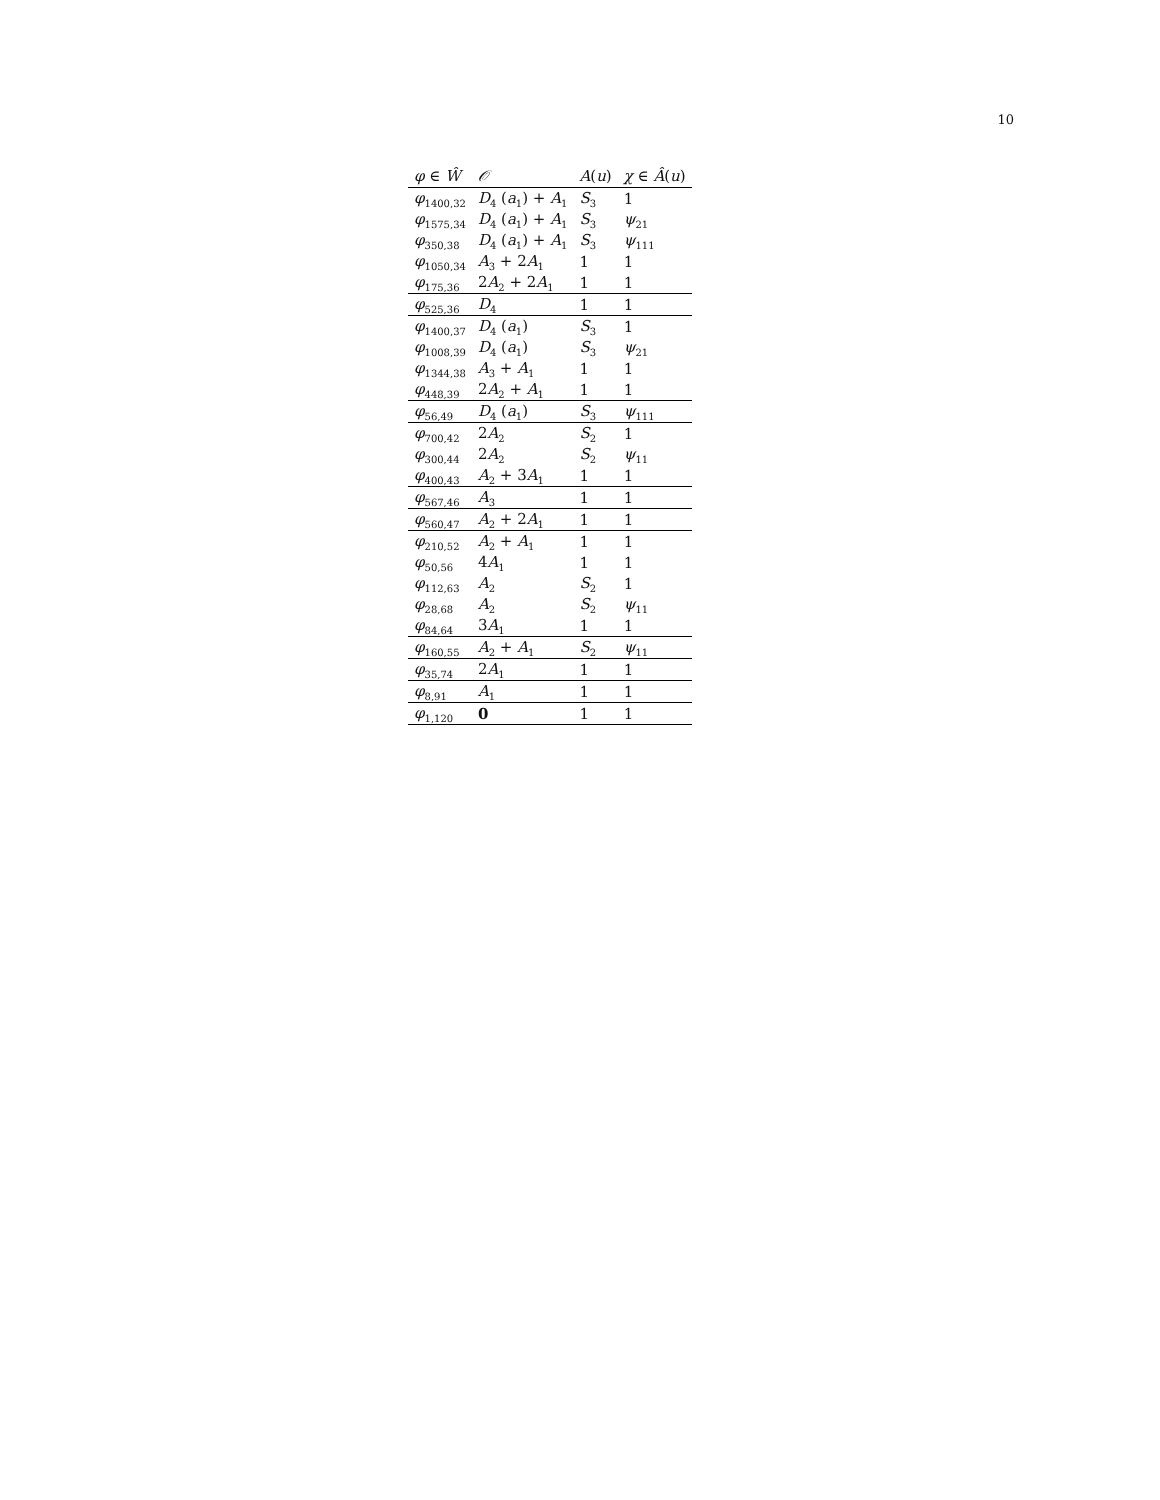10
| φ ∈ Ŵ | 𝒪 | A ( u ) | χ ∈ Â ( u ) |
| --- | --- | --- | --- |
| φ<sub>1400,32</sub> | D<sub>4</sub> ( a<sub>1</sub>) + A<sub>1</sub> | S<sub>3</sub> | 1 |
| φ<sub>1575,34</sub> | D<sub>4</sub> ( a<sub>1</sub>) + A<sub>1</sub> | S<sub>3</sub> | ψ<sub>21</sub> |
| φ<sub>350,38</sub> | D<sub>4</sub> ( a<sub>1</sub>) + A<sub>1</sub> | S<sub>3</sub> | ψ<sub>111</sub> |
| φ<sub>1050,34</sub> | A<sub>3</sub> + 2 A<sub>1</sub> | 1 | 1 |
| φ<sub>175,36</sub> | 2 A<sub>2</sub> + 2 A<sub>1</sub> | 1 | 1 |
| φ<sub>525,36</sub> | D<sub>4</sub> | 1 | 1 |
| φ<sub>1400,37</sub> | D<sub>4</sub> ( a<sub>1</sub>) | S<sub>3</sub> | 1 |
| φ<sub>1008,39</sub> | D<sub>4</sub> ( a<sub>1</sub>) | S<sub>3</sub> | ψ<sub>21</sub> |
| φ<sub>1344,38</sub> | A<sub>3</sub> + A<sub>1</sub> | 1 | 1 |
| φ<sub>448,39</sub> | 2 A<sub>2</sub> + A<sub>1</sub> | 1 | 1 |
| φ<sub>56,49</sub> | D<sub>4</sub> ( a<sub>1</sub>) | S<sub>3</sub> | ψ<sub>111</sub> |
| φ<sub>700,42</sub> | 2 A<sub>2</sub> | S<sub>2</sub> | 1 |
| φ<sub>300,44</sub> | 2 A<sub>2</sub> | S<sub>2</sub> | ψ<sub>11</sub> |
| φ<sub>400,43</sub> | A<sub>2</sub> + 3 A<sub>1</sub> | 1 | 1 |
| φ<sub>567,46</sub> | A<sub>3</sub> | 1 | 1 |
| φ<sub>560,47</sub> | A<sub>2</sub> + 2 A<sub>1</sub> | 1 | 1 |
| φ<sub>210,52</sub> | A<sub>2</sub> + A<sub>1</sub> | 1 | 1 |
| φ<sub>50,56</sub> | 4 A<sub>1</sub> | 1 | 1 |
| φ<sub>112,63</sub> | A<sub>2</sub> | S<sub>2</sub> | 1 |
| φ<sub>28,68</sub> | A<sub>2</sub> | S<sub>2</sub> | ψ<sub>11</sub> |
| φ<sub>84,64</sub> | 3 A<sub>1</sub> | 1 | 1 |
| φ<sub>160,55</sub> | A<sub>2</sub> + A<sub>1</sub> | S<sub>2</sub> | ψ<sub>11</sub> |
| φ<sub>35,74</sub> | 2 A<sub>1</sub> | 1 | 1 |
| φ<sub>8,91</sub> | A<sub>1</sub> | 1 | 1 |
| φ<sub>1,120</sub> | 0 | 1 | 1 |